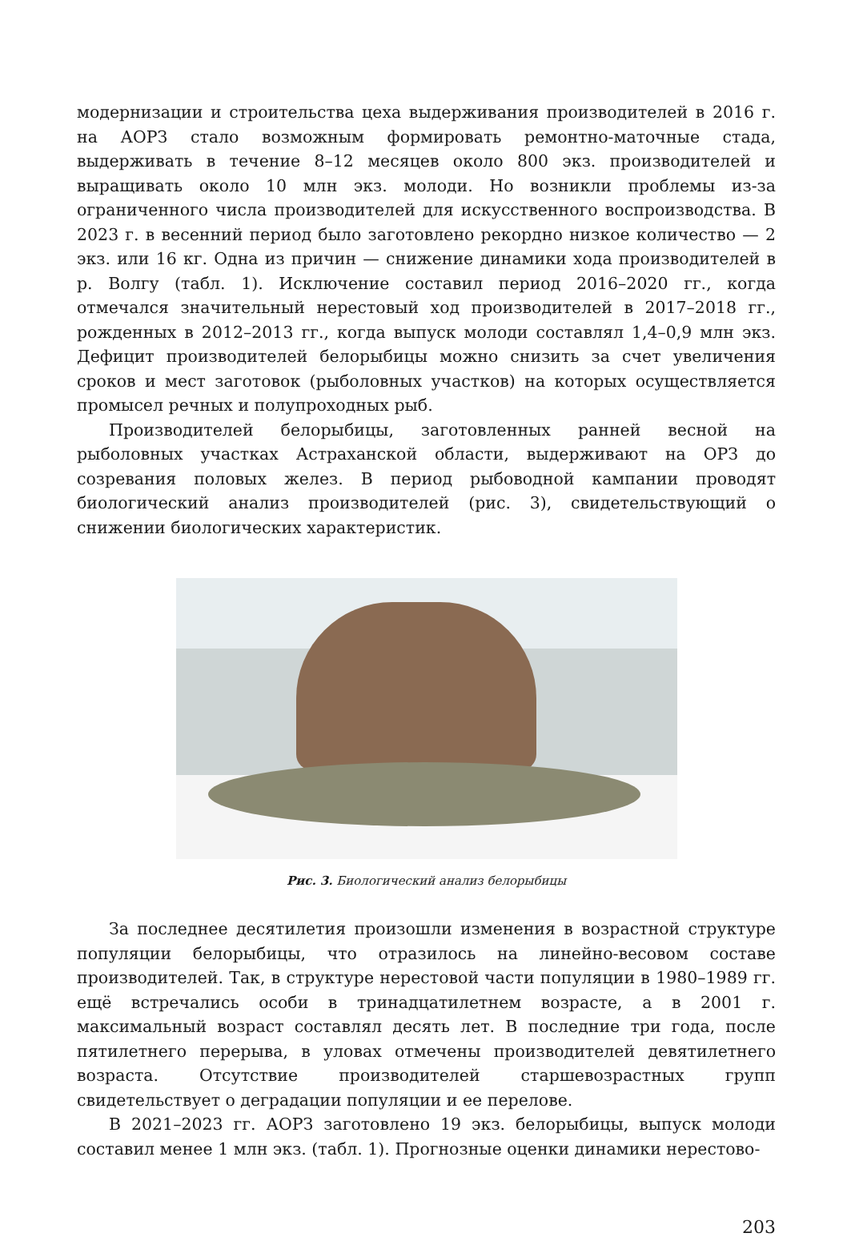модернизации и строительства цеха выдерживания производителей в 2016 г. на АОРЗ стало возможным формировать ремонтно-маточные стада, выдерживать в течение 8–12 месяцев около 800 экз. производителей и выращивать около 10 млн экз. молоди. Но возникли проблемы из-за ограниченного числа производителей для искусственного воспроизводства. В 2023 г. в весенний период было заготовлено рекордно низкое количество — 2 экз. или 16 кг. Одна из причин — снижение динамики хода производителей в р. Волгу (табл. 1). Исключение составил период 2016–2020 гг., когда отмечался значительный нерестовый ход производителей в 2017–2018 гг., рожденных в 2012–2013 гг., когда выпуск молоди составлял 1,4–0,9 млн экз. Дефицит производителей белорыбицы можно снизить за счет увеличения сроков и мест заготовок (рыболовных участков) на которых осуществляется промысел речных и полупроходных рыб.
Производителей белорыбицы, заготовленных ранней весной на рыболовных участках Астраханской области, выдерживают на ОРЗ до созревания половых желез. В период рыбоводной кампании проводят биологический анализ производителей (рис. 3), свидетельствующий о снижении биологических характеристик.
Рис. 3. Биологический анализ белорыбицы
За последнее десятилетия произошли изменения в возрастной структуре популяции белорыбицы, что отразилось на линейно-весовом составе производителей. Так, в структуре нерестовой части популяции в 1980–1989 гг. ещё встречались особи в тринадцатилетнем возрасте, а в 2001 г. максимальный возраст составлял десять лет. В последние три года, после пятилетнего перерыва, в уловах отмечены производителей девятилетнего возраста. Отсутствие производителей старшевозрастных групп свидетельствует о деградации популяции и ее перелове.
В 2021–2023 гг. АОРЗ заготовлено 19 экз. белорыбицы, выпуск молоди составил менее 1 млн экз. (табл. 1). Прогнозные оценки динамики нерестово-
203